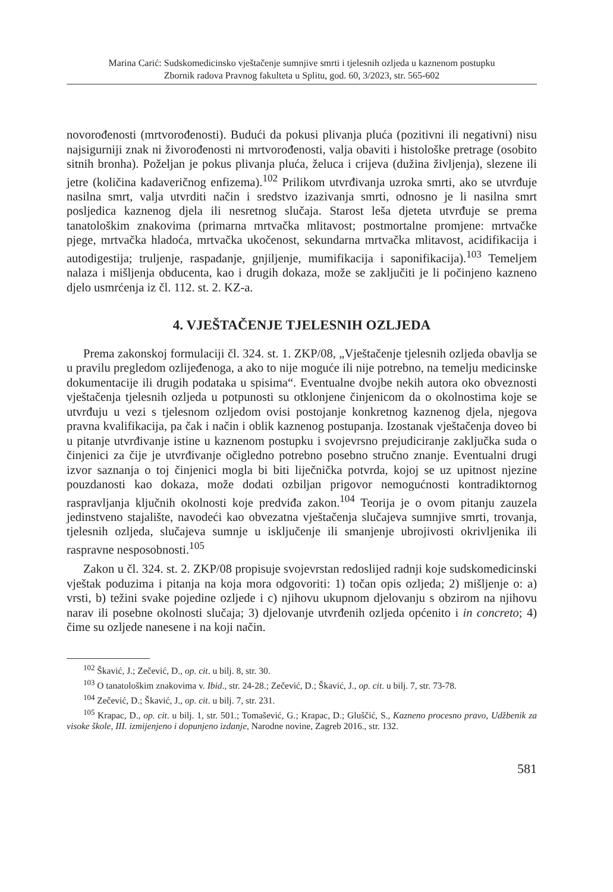Marina Carić: Sudskomedicinsko vještačenje sumnjive smrti i tjelesnih ozljeda u kaznenom postupku
Zbornik radova Pravnog fakulteta u Splitu, god. 60, 3/2023, str. 565-602
novorođenosti (mrtvorođenosti). Budući da pokusi plivanja pluća (pozitivni ili negativni) nisu najsigurniji znak ni živorođenosti ni mrtvorođenosti, valja obaviti i histološke pretrage (osobito sitnih bronha). Poželjan je pokus plivanja pluća, želuca i crijeva (dužina življenja), slezene ili jetre (količina kadaveričnog enfizema).<sup>102</sup> Prilikom utvrđivanja uzroka smrti, ako se utvrđuje nasilna smrt, valja utvrditi način i sredstvo izazivanja smrti, odnosno je li nasilna smrt posljedica kaznenog djela ili nesretnog slučaja. Starost leša djeteta utvrđuje se prema tanatološkim znakovima (primarna mrtvačka mlitavost; postmortalne promjene: mrtvačke pjege, mrtvačka hladoća, mrtvačka ukočenost, sekundarna mrtvačka mlitavost, acidifikacija i autodigestija; truljenje, raspadanje, gnjiljenje, mumifikacija i saponifikacija).<sup>103</sup> Temeljem nalaza i mišljenja obducenta, kao i drugih dokaza, može se zaključiti je li počinjeno kazneno djelo usmrćenja iz čl. 112. st. 2. KZ-a.
4. VJEŠTAČENJE TJELESNIH OZLJEDA
Prema zakonskoj formulaciji čl. 324. st. 1. ZKP/08, „Vještačenje tjelesnih ozljeda obavlja se u pravilu pregledom ozlijeđenoga, a ako to nije moguće ili nije potrebno, na temelju medicinske dokumentacije ili drugih podataka u spisima“. Eventualne dvojbe nekih autora oko obveznosti vještačenja tjelesnih ozljeda u potpunosti su otklonjene činjenicom da o okolnostima koje se utvrđuju u vezi s tjelesnom ozljedom ovisi postojanje konkretnog kaznenog djela, njegova pravna kvalifikacija, pa čak i način i oblik kaznenog postupanja. Izostanak vještačenja doveo bi u pitanje utvrđivanje istine u kaznenom postupku i svojevrsno prejudiciranje zaključka suda o činjenici za čije je utvrđivanje očigledno potrebno posebno stručno znanje. Eventualni drugi izvor saznanja o toj činjenici mogla bi biti liječnička potvrda, kojoj se uz upitnost njezine pouzdanosti kao dokaza, može dodati ozbiljan prigovor nemogućnosti kontradiktornog raspravljanja ključnih okolnosti koje predviđa zakon.<sup>104</sup> Teorija je o ovom pitanju zauzela jedinstveno stajalište, navodeći kao obvezatna vještačenja slučajeva sumnjive smrti, trovanja, tjelesnih ozljeda, slučajeva sumnje u isključenje ili smanjenje ubrojivosti okrivljenika ili raspravne nesposobnosti.<sup>105</sup>
Zakon u čl. 324. st. 2. ZKP/08 propisuje svojevrstan redoslijed radnji koje sudskomedicinski vještak poduzima i pitanja na koja mora odgovoriti: 1) točan opis ozljeda; 2) mišljenje o: a) vrsti, b) težini svake pojedine ozljede i c) njihovu ukupnom djelovanju s obzirom na njihovu narav ili posebne okolnosti slučaja; 3) djelovanje utvrđenih ozljeda općenito i in concreto; 4) čime su ozljede nanesene i na koji način.
<sup>102</sup> Škavić, J.; Zečević, D., op. cit. u bilj. 8, str. 30.
<sup>103</sup> O tanatološkim znakovima v. Ibid., str. 24-28.; Zečević, D.; Škavić, J., op. cit. u bilj. 7, str. 73-78.
<sup>104</sup> Zečević, D.; Škavić, J., op. cit. u bilj. 7, str. 231.
<sup>105</sup> Krapac, D., op. cit. u bilj. 1, str. 501.; Tomašević, G.; Krapac, D.; Gluščić, S., Kazneno procesno pravo, Udžbenik za visoke škole, III. izmijenjeno i dopunjeno izdanje, Narodne novine, Zagreb 2016., str. 132.
581